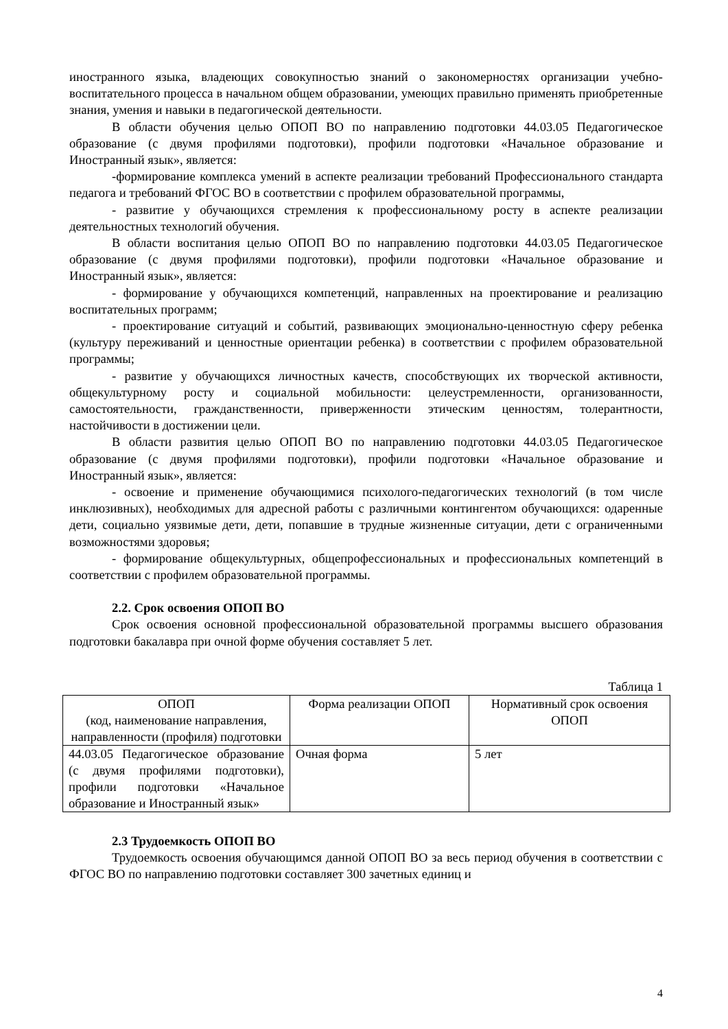иностранного языка, владеющих совокупностью знаний о закономерностях организации учебно-воспитательного процесса в начальном общем образовании, умеющих правильно применять приобретенные знания, умения и навыки в педагогической деятельности.
В области обучения целью ОПОП ВО по направлению подготовки 44.03.05 Педагогическое образование (с двумя профилями подготовки), профили подготовки «Начальное образование и Иностранный язык», является:
-формирование комплекса умений в аспекте реализации требований Профессионального стандарта педагога и требований ФГОС ВО в соответствии с профилем образовательной программы,
- развитие у обучающихся стремления к профессиональному росту в аспекте реализации деятельностных технологий обучения.
В области воспитания целью ОПОП ВО по направлению подготовки 44.03.05 Педагогическое образование (с двумя профилями подготовки), профили подготовки «Начальное образование и Иностранный язык», является:
- формирование у обучающихся компетенций, направленных на проектирование и реализацию воспитательных программ;
- проектирование ситуаций и событий, развивающих эмоционально-ценностную сферу ребенка (культуру переживаний и ценностные ориентации ребенка) в соответствии с профилем образовательной программы;
- развитие у обучающихся личностных качеств, способствующих их творческой активности, общекультурному росту и социальной мобильности: целеустремленности, организованности, самостоятельности, гражданственности, приверженности этическим ценностям, толерантности, настойчивости в достижении цели.
В области развития целью ОПОП ВО по направлению подготовки 44.03.05 Педагогическое образование (с двумя профилями подготовки), профили подготовки «Начальное образование и Иностранный язык», является:
- освоение и применение обучающимися психолого-педагогических технологий (в том числе инклюзивных), необходимых для адресной работы с различными контингентом обучающихся: одаренные дети, социально уязвимые дети, дети, попавшие в трудные жизненные ситуации, дети с ограниченными возможностями здоровья;
- формирование общекультурных, общепрофессиональных и профессиональных компетенций в соответствии с профилем образовательной программы.
2.2. Срок освоения ОПОП ВО
Срок освоения основной профессиональной образовательной программы высшего образования подготовки бакалавра при очной форме обучения составляет 5 лет.
Таблица 1
| ОПОП (код, наименование направления, направленности (профиля) подготовки | Форма реализации ОПОП | Нормативный срок освоения ОПОП |
| 44.03.05 Педагогическое образование (с двумя профилями подготовки), профили подготовки «Начальное образование и Иностранный язык» | Очная форма | 5 лет |
2.3 Трудоемкость ОПОП ВО
Трудоемкость освоения обучающимся данной ОПОП ВО за весь период обучения в соответствии с ФГОС ВО по направлению подготовки составляет 300 зачетных единиц и
4